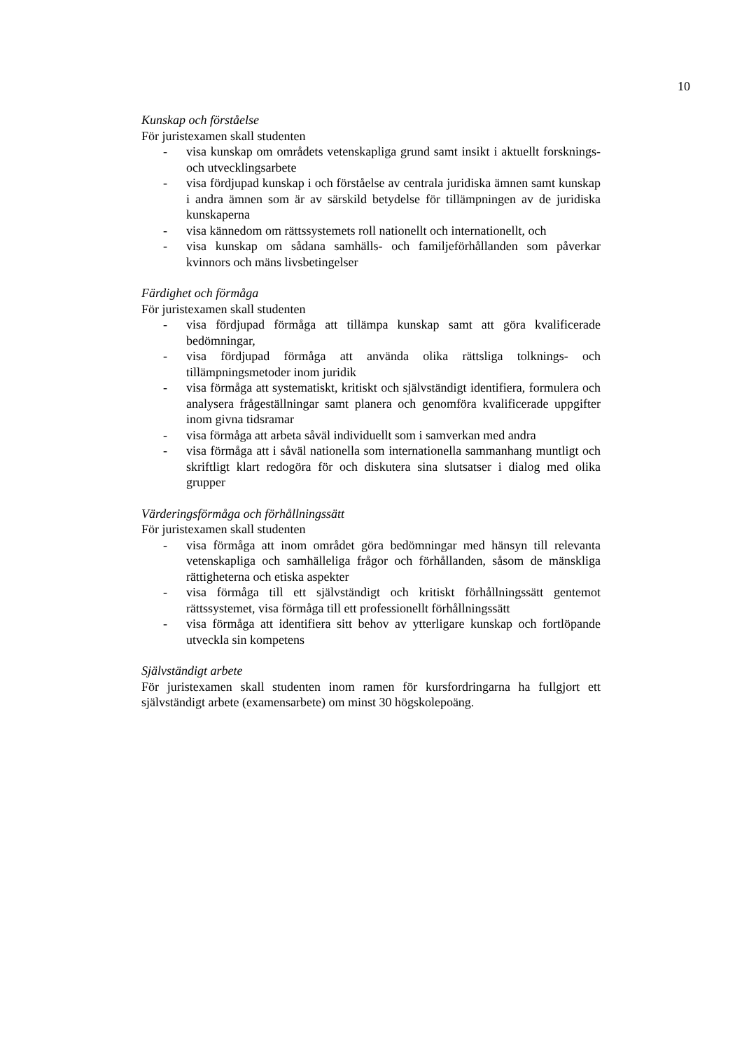10
Kunskap och förståelse
För juristexamen skall studenten
- visa kunskap om områdets vetenskapliga grund samt insikt i aktuellt forsknings- och utvecklingsarbete
- visa fördjupad kunskap i och förståelse av centrala juridiska ämnen samt kunskap i andra ämnen som är av särskild betydelse för tillämpningen av de juridiska kunskaperna
- visa kännedom om rättssystemets roll nationellt och internationellt, och
- visa kunskap om sådana samhälls- och familjeförhållanden som påverkar kvinnors och mäns livsbetingelser
Färdighet och förmåga
För juristexamen skall studenten
- visa fördjupad förmåga att tillämpa kunskap samt att göra kvalificerade bedömningar,
- visa fördjupad förmåga att använda olika rättsliga tolknings- och tillämpningsmetoder inom juridik
- visa förmåga att systematiskt, kritiskt och självständigt identifiera, formulera och analysera frågeställningar samt planera och genomföra kvalificerade uppgifter inom givna tidsramar
- visa förmåga att arbeta såväl individuellt som i samverkan med andra
- visa förmåga att i såväl nationella som internationella sammanhang muntligt och skriftligt klart redogöra för och diskutera sina slutsatser i dialog med olika grupper
Värderingsförmåga och förhållningssätt
För juristexamen skall studenten
- visa förmåga att inom området göra bedömningar med hänsyn till relevanta vetenskapliga och samhälleliga frågor och förhållanden, såsom de mänskliga rättigheterna och etiska aspekter
- visa förmåga till ett självständigt och kritiskt förhållningssätt gentemot rättssystemet, visa förmåga till ett professionellt förhållningssätt
- visa förmåga att identifiera sitt behov av ytterligare kunskap och fortlöpande utveckla sin kompetens
Självständigt arbete
För juristexamen skall studenten inom ramen för kursfordringarna ha fullgjort ett självständigt arbete (examensarbete) om minst 30 högskolepoäng.